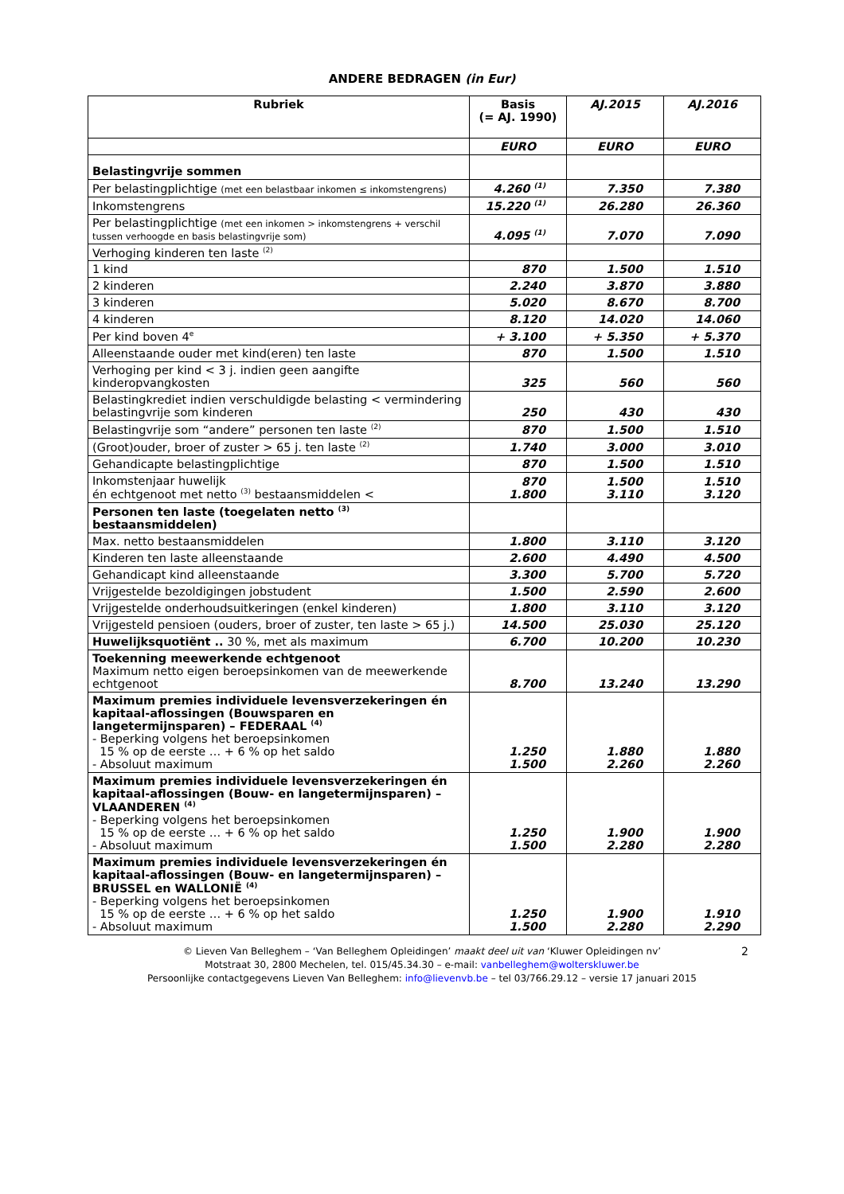ANDERE BEDRAGEN (in Eur)
| Rubriek | Basis (= AJ. 1990) | AJ.2015 | AJ.2016 |
| --- | --- | --- | --- |
| | EURO | EURO | EURO |
| Belastingvrije sommen | | | |
| Per belastingplichtige (met een belastbaar inkomen ≤ inkomstengrens) | 4.260 <sup>(1)</sup> | 7.350 | 7.380 |
| Inkomstengrens | 15.220 <sup>(1)</sup> | 26.280 | 26.360 |
| Per belastingplichtige (met een inkomen > inkomstengrens + verschil tussen verhoogde en basis belastingvrije som) | 4.095 <sup>(1)</sup> | 7.070 | 7.090 |
| Verhoging kinderen ten laste <sup>(2)</sup> | | | |
| 1 kind | 870 | 1.500 | 1.510 |
| 2 kinderen | 2.240 | 3.870 | 3.880 |
| 3 kinderen | 5.020 | 8.670 | 8.700 |
| 4 kinderen | 8.120 | 14.020 | 14.060 |
| Per kind boven 4<sup>e</sup> | + 3.100 | + 5.350 | + 5.370 |
| Alleenstaande ouder met kind(eren) ten laste | 870 | 1.500 | 1.510 |
| Verhoging per kind < 3 j. indien geen aangifte kinderopvangkosten | 325 | 560 | 560 |
| Belastingkrediet indien verschuldigde belasting < vermindering belastingvrije som kinderen | 250 | 430 | 430 |
| Belastingvrije som “andere” personen ten laste <sup>(2)</sup> | 870 | 1.500 | 1.510 |
| (Groot)ouder, broer of zuster > 65 j. ten laste <sup>(2)</sup> | 1.740 | 3.000 | 3.010 |
| Gehandicapte belastingplichtige | 870 | 1.500 | 1.510 |
| Inkomstenjaar huwelijk én echtgenoot met netto <sup>(3)</sup> bestaansmiddelen < | 870 1.800 | 1.500 3.110 | 1.510 3.120 |
| Personen ten laste (toegelaten netto <sup>(3)</sup> bestaansmiddelen) | | | |
| Max. netto bestaansmiddelen | 1.800 | 3.110 | 3.120 |
| Kinderen ten laste alleenstaande | 2.600 | 4.490 | 4.500 |
| Gehandicapt kind alleenstaande | 3.300 | 5.700 | 5.720 |
| Vrijgestelde bezoldigingen jobstudent | 1.500 | 2.590 | 2.600 |
| Vrijgestelde onderhoudsuitkeringen (enkel kinderen) | 1.800 | 3.110 | 3.120 |
| Vrijgesteld pensioen (ouders, broer of zuster, ten laste > 65 j.) | 14.500 | 25.030 | 25.120 |
| Huwelijksquotiënt .. 30 %, met als maximum | 6.700 | 10.200 | 10.230 |
| Toekenning meewerkende echtgenoot Maximum netto eigen beroepsinkomen van de meewerkende echtgenoot | 8.700 | 13.240 | 13.290 |
| Maximum premies individuele levensverzekeringen én kapitaal-aflossingen (Bouwsparen en langetermijnsparen) – FEDERAAL <sup>(4)</sup> - Beperking volgens het beroepsinkomen 15 % op de eerste … + 6 % op het saldo - Absoluut maximum | 1.250 1.500 | 1.880 2.260 | 1.880 2.260 |
| Maximum premies individuele levensverzekeringen én kapitaal-aflossingen (Bouw- en langetermijnsparen) – VLAANDEREN <sup>(4)</sup> - Beperking volgens het beroepsinkomen 15 % op de eerste … + 6 % op het saldo - Absoluut maximum | 1.250 1.500 | 1.900 2.280 | 1.900 2.280 |
| Maximum premies individuele levensverzekeringen én kapitaal-aflossingen (Bouw- en langetermijnsparen) – BRUSSEL en WALLONIË <sup>(4)</sup> - Beperking volgens het beroepsinkomen 15 % op de eerste … + 6 % op het saldo - Absoluut maximum | 1.250 1.500 | 1.900 2.280 | 1.910 2.290 |
© Lieven Van Belleghem – ‘Van Belleghem Opleidingen’ maakt deel uit van ‘Kluwer Opleidingen nv’ 2
Motstraat 30, 2800 Mechelen, tel. 015/45.34.30 – e-mail: vanbelleghem@wolterskluwer.be
Persoonlijke contactgegevens Lieven Van Belleghem: info@lievenvb.be – tel 03/766.29.12 – versie 17 januari 2015